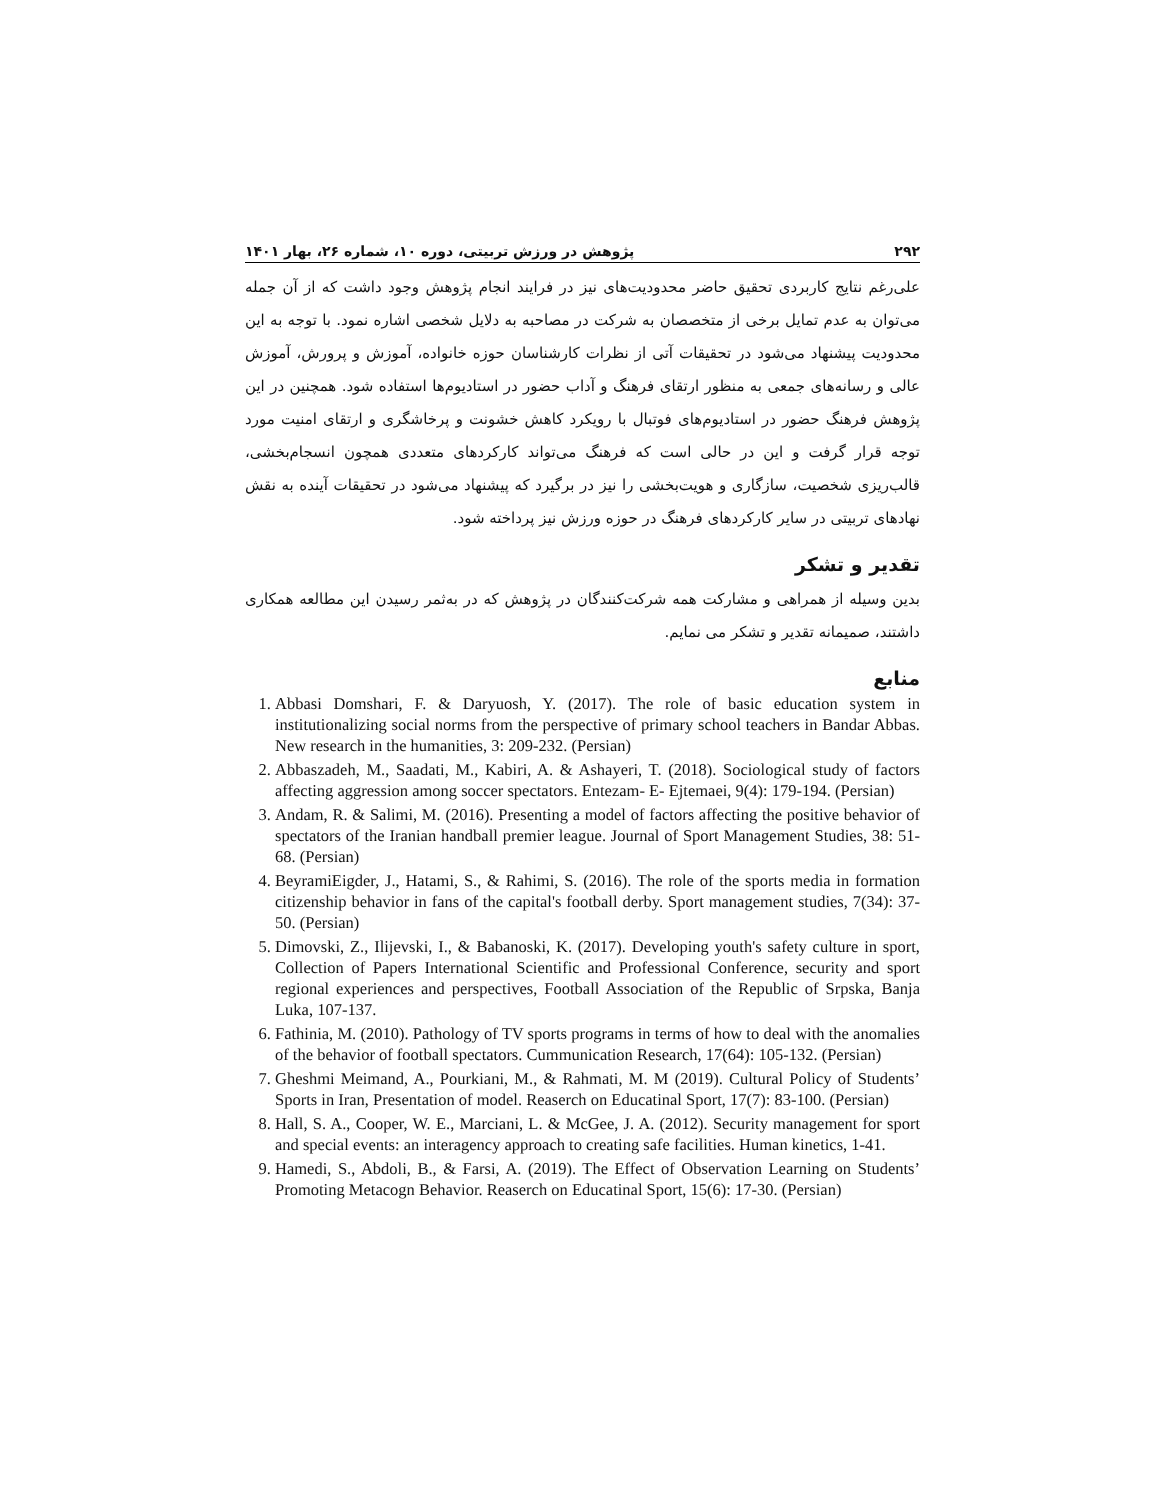۲۹۲ پژوهش در ورزش تربیتی، دوره ۱۰، شماره ۲۶، بهار ۱۴۰۱
علی‌رغم نتایج کاربردی تحقیق حاضر محدودیت‌های نیز در فرایند انجام پژوهش وجود داشت که از آن جمله می‌توان به عدم تمایل برخی از متخصصان به شرکت در مصاحبه به دلایل شخصی اشاره نمود. با توجه به این محدودیت پیشنهاد می‌شود در تحقیقات آتی از نظرات کارشناسان حوزه خانواده، آموزش و پرورش، آموزش عالی و رسانه‌های جمعی به منظور ارتقای فرهنگ و آداب حضور در استادیوم‌ها استفاده شود. همچنین در این پژوهش فرهنگ حضور در استادیوم‌های فوتبال با رویکرد کاهش خشونت و پرخاشگری و ارتقای امنیت مورد توجه قرار گرفت و این در حالی است که فرهنگ می‌تواند کارکردهای متعددی همچون انسجام‌بخشی، قالب‌ریزی شخصیت، سازگاری و هویت‌بخشی را نیز در برگیرد که پیشنهاد می‌شود در تحقیقات آینده به نقش نهادهای تربیتی در سایر کارکردهای فرهنگ در حوزه ورزش نیز پرداخته شود.
تقدیر و تشکر
بدین وسیله از همراهی و مشارکت همه شرکت‌کنندگان در پژوهش که در به‌ثمر رسیدن این مطالعه همکاری داشتند، صمیمانه تقدیر و تشکر می نمایم.
منابع
1. Abbasi Domshari, F. & Daryuosh, Y. (2017). The role of basic education system in institutionalizing social norms from the perspective of primary school teachers in Bandar Abbas. New research in the humanities, 3: 209-232. (Persian)
2. Abbaszadeh, M., Saadati, M., Kabiri, A. & Ashayeri, T. (2018). Sociological study of factors affecting aggression among soccer spectators. Entezam- E- Ejtemaei, 9(4): 179-194. (Persian)
3. Andam, R. & Salimi, M. (2016). Presenting a model of factors affecting the positive behavior of spectators of the Iranian handball premier league. Journal of Sport Management Studies, 38: 51-68. (Persian)
4. BeyramiEigder, J., Hatami, S., & Rahimi, S. (2016). The role of the sports media in formation citizenship behavior in fans of the capital's football derby. Sport management studies, 7(34): 37-50. (Persian)
5. Dimovski, Z., Ilijevski, I., & Babanoski, K. (2017). Developing youth's safety culture in sport, Collection of Papers International Scientific and Professional Conference, security and sport regional experiences and perspectives, Football Association of the Republic of Srpska, Banja Luka, 107-137.
6. Fathinia, M. (2010). Pathology of TV sports programs in terms of how to deal with the anomalies of the behavior of football spectators. Cummunication Research, 17(64): 105-132. (Persian)
7. Gheshmi Meimand, A., Pourkiani, M., & Rahmati, M. M (2019). Cultural Policy of Students’ Sports in Iran, Presentation of model. Reaserch on Educatinal Sport, 17(7): 83-100. (Persian)
8. Hall, S. A., Cooper, W. E., Marciani, L. & McGee, J. A. (2012). Security management for sport and special events: an interagency approach to creating safe facilities. Human kinetics, 1-41.
9. Hamedi, S., Abdoli, B., & Farsi, A. (2019). The Effect of Observation Learning on Students’ Promoting Metacogn Behavior. Reaserch on Educatinal Sport, 15(6): 17-30. (Persian)